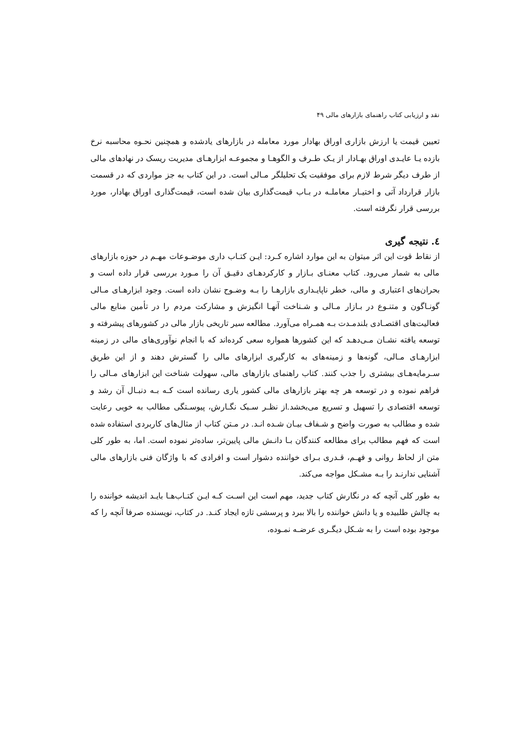نقد و ارزیابی کتاب راهنمای بازارهای مالی ۴۹
تعیین قیمت یا ارزش بازاری اوراق بهادار مورد معامله در بازارهای یادشده و همچنین نحـوه محاسبه نرخ بازده یـا عایـدی اوراق بهـادار از یـک طـرف و الگوهـا و مجموعـه ابزارهـای مدیریت ریسک در نهادهای مالی از طرف دیگر شرط لازم برای موفقیت یک تحلیلگر مـالی است. در این کتاب به جز مواردی که در قسمت بازار قرارداد آتی و اختیـار معاملـه در بـاب قیمت‌گذاری بیان شده است، قیمت‌گذاری اوراق بهادار، مورد بررسی قرار نگرفته است.
٤. نتیجه گیری
از نقاط قوت این اثر میتوان به این موارد اشاره کـرد: ایـن کتـاب داری موضـوعات مهـم در حوزه بازارهای مالی به شمار می‌رود. کتاب معنـای بـازار و کارکردهـای دقیـق آن را مـورد بررسی قرار داده است و بحران‌های اعتباری و مالی، خطر ناپایـداری بازارهـا را بـه وضـوح نشان داده است. وجود ابزارهـای مـالی گونـاگون و متنـوع در بـازار مـالی و شـناخت آنهـا انگیزش و مشارکت مردم را در تأمین منابع مالی فعالیت‌های اقتصـادی بلندمـدت بـه همـراه می‌آورد. مطالعه سیر تاریخی بازار مالی در کشورهای پیشرفته و توسعه یافته نشـان مـی‌دهـد که این کشورها همواره سعی کرده‌اند که با انجام نوآوری‌های مالی در زمینه ابزارهـای مـالی، گونه‌ها و زمینه‌های به کارگیری ابزارهای مالی را گسترش دهند و از این طریق سـرمایه‌هـای بیشتری را جذب کنند. کتاب راهنمای بازارهای مالی، سهولت شناخت این ابزارهای مـالی را فراهم نموده و در توسعه هر چه بهتر بازارهای مالی کشور یاری رسانده است کـه بـه دنبـال آن رشد و توسعه اقتصادی را تسهیل و تسریع می‌بخشد.از نظـر سـبک نگـارش، پیوسـتگی مطالب به خوبی رعایت شده و مطالب به صورت واضح و شـفاف بیـان شـده انـد. در مـتن کتاب از مثال‌های کاربردی استفاده شده است که فهم مطالب برای مطالعه کنندگان بـا دانـش مالی پایین‌تر، ساده‌تر نموده است. اما، به طور کلی متن از لحاظ روانی و فهـم، قـدری بـرای خواننده دشوار است و افرادی که با واژگان فنی بازارهای مالی آشنایی ندارنـد را بـه مشـکل مواجه می‌کند.
به طور کلی آنچه که در نگارش کتاب جدید، مهم است این اسـت کـه ایـن کتـاب‌هـا بایـد اندیشه خواننده را به چالش طلبیده و یا دانش خواننده را بالا ببرد و پرسشی تازه ایجاد کنـد. در کتاب، نویسنده صرفا آنچه را که موجود بوده است را به شـکل دیگـری عرضـه نمـوده،